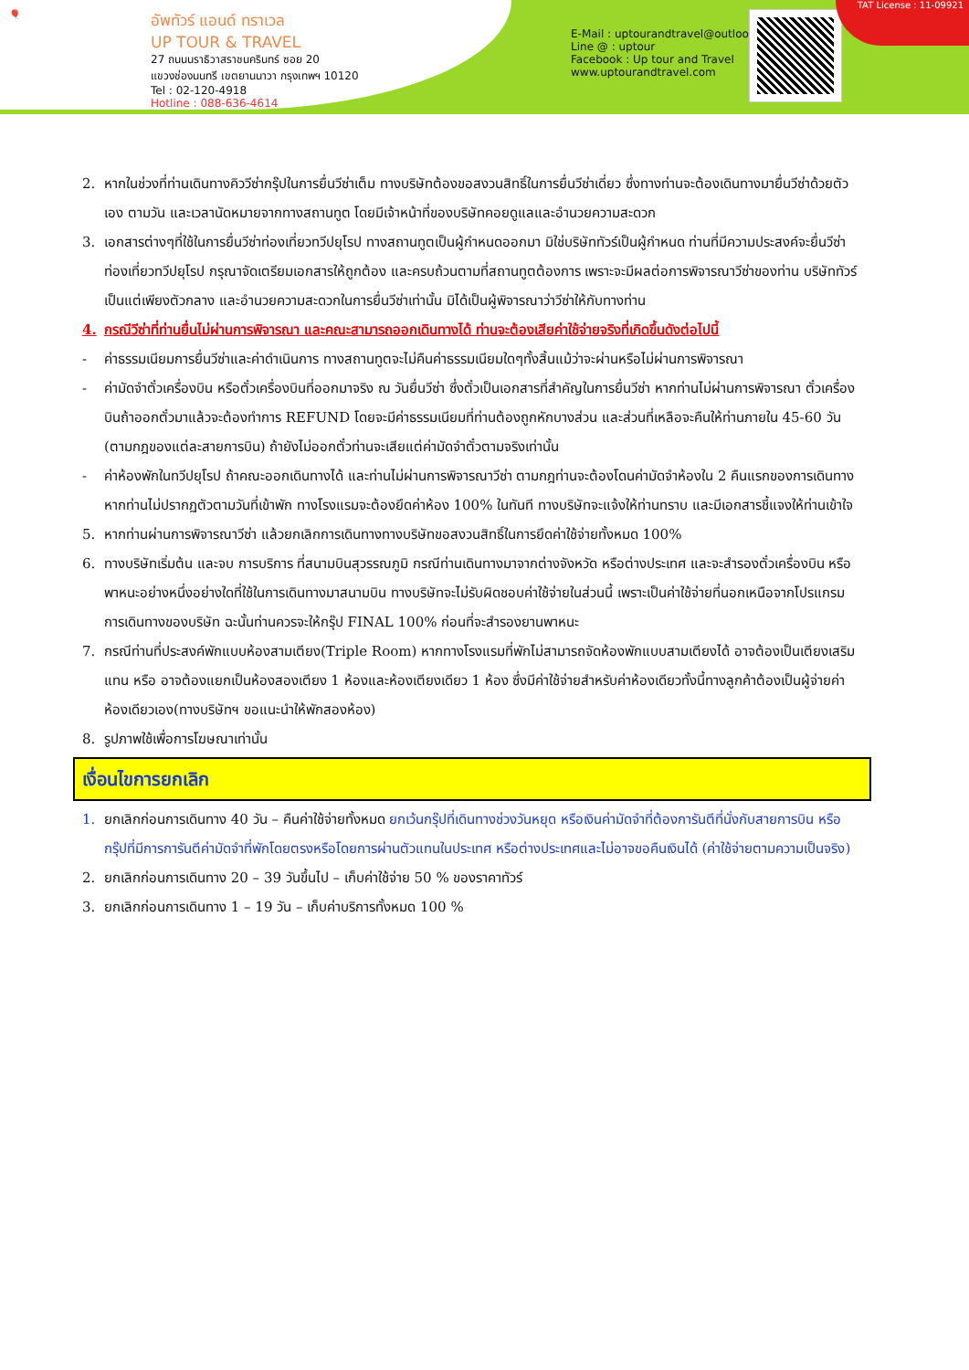🎈
อัพทัวร์ แอนด์ ทราเวล
UP TOUR & TRAVEL
27 ถนนนราธิวาสราชนครินทร์ ซอย 20
แขวงช่องนนทรี เขตยานนาวา กรุงเทพฯ 10120
Tel : 02-120-4918
Hotline : 088-636-4614
E-Mail : uptourandtravel@outlook.com
Line @ : uptour
Facebook : Up tour and Travel
www.uptourandtravel.com
TAT License : 11-09921
2. หากในช่วงที่ท่านเดินทางคิววีซ่ากรุ๊ปในการยื่นวีซ่าเต็ม ทางบริษัทต้องขอสงวนสิทธิ์ในการยื่นวีซ่าเดี่ยว ซึ่งทางท่านจะต้องเดินทางมายื่นวีซ่าด้วยตัวเอง ตามวัน และเวลานัดหมายจากทางสถานทูต โดยมีเจ้าหน้าที่ของบริษัทคอยดูแลและอำนวยความสะดวก
3. เอกสารต่างๆที่ใช้ในการยื่นวีซ่าท่องเที่ยวทวีปยุโรป ทางสถานทูตเป็นผู้กำหนดออกมา มิใช่บริษัททัวร์เป็นผู้กำหนด ท่านที่มีความประสงค์จะยื่นวีซ่าท่องเที่ยวทวีปยุโรป กรุณาจัดเตรียมเอกสารให้ถูกต้อง และครบถ้วนตามที่สถานทูตต้องการ เพราะจะมีผลต่อการพิจารณาวีซ่าของท่าน บริษัททัวร์เป็นแต่เพียงตัวกลาง และอำนวยความสะดวกในการยื่นวีซ่าเท่านั้น มิได้เป็นผู้พิจารณาว่าวีซ่าให้กับทางท่าน
4. กรณีวีซ่าที่ท่านยื่นไม่ผ่านการพิจารณา และคณะสามารถออกเดินทางได้ ท่านจะต้องเสียค่าใช้จ่ายจริงที่เกิดขึ้นดังต่อไปนี้
- ค่าธรรมเนียมการยื่นวีซ่าและค่าดำเนินการ ทางสถานทูตจะไม่คืนค่าธรรมเนียมใดๆทั้งสิ้นแม้ว่าจะผ่านหรือไม่ผ่านการพิจารณา
- ค่ามัดจำตั๋วเครื่องบิน หรือตั๋วเครื่องบินที่ออกมาจริง ณ วันยื่นวีซ่า ซึ่งตั๋วเป็นเอกสารที่สำคัญในการยื่นวีซ่า หากท่านไม่ผ่านการพิจารณา ตั๋วเครื่องบินถ้าออกตั๋วมาแล้วจะต้องทำการ REFUND โดยจะมีค่าธรรมเนียมที่ท่านต้องถูกหักบางส่วน และส่วนที่เหลือจะคืนให้ท่านภายใน 45-60 วัน (ตามกฎของแต่ละสายการบิน) ถ้ายังไม่ออกตั๋วท่านจะเสียแต่ค่ามัดจำตั๋วตามจริงเท่านั้น
- ค่าห้องพักในทวีปยุโรป ถ้าคณะออกเดินทางได้ และท่านไม่ผ่านการพิจารณาวีซ่า ตามกฎท่านจะต้องโดนค่ามัดจำห้องใน 2 คืนแรกของการเดินทางหากท่านไม่ปรากฏตัวตามวันที่เข้าพัก ทางโรงแรมจะต้องยึดค่าห้อง 100% ในทันที ทางบริษัทจะแจ้งให้ท่านทราบ และมีเอกสารชี้แจงให้ท่านเข้าใจ
5. หากท่านผ่านการพิจารณาวีซ่า แล้วยกเลิกการเดินทางทางบริษัทขอสงวนสิทธิ์ในการยึดค่าใช้จ่ายทั้งหมด 100%
6. ทางบริษัทเริ่มต้น และจบ การบริการ ที่สนามบินสุวรรณภูมิ กรณีท่านเดินทางมาจากต่างจังหวัด หรือต่างประเทศ และจะสำรองตั๋วเครื่องบิน หรือพาหนะอย่างหนึ่งอย่างใดที่ใช้ในการเดินทางมาสนามบิน ทางบริษัทจะไม่รับผิดชอบค่าใช้จ่ายในส่วนนี้ เพราะเป็นค่าใช้จ่ายที่นอกเหนือจากโปรแกรมการเดินทางของบริษัท ฉะนั้นท่านควรจะให้กรุ๊ป FINAL 100% ก่อนที่จะสำรองยานพาหนะ
7. กรณีท่านที่ประสงค์พักแบบห้องสามเตียง(Triple Room) หากทางโรงแรมที่พักไม่สามารถจัดห้องพักแบบสามเตียงได้ อาจต้องเป็นเตียงเสริมแทน หรือ อาจต้องแยกเป็นห้องสองเตียง 1 ห้องและห้องเตียงเดียว 1 ห้อง ซึ่งมีค่าใช้จ่ายสำหรับค่าห้องเดียวทั้งนี้ทางลูกค้าต้องเป็นผู้จ่ายค่าห้องเดียวเอง(ทางบริษัทฯ ขอแนะนำให้พักสองห้อง)
8. รูปภาพใช้เพื่อการโฆษณาเท่านั้น
เงื่อนไขการยกเลิก
1. ยกเลิกก่อนการเดินทาง 40 วัน – คืนค่าใช้จ่ายทั้งหมด ยกเว้นกรุ๊ปที่เดินทางช่วงวันหยุด หรือเงินค่ามัดจำที่ต้องการันตีที่นั่งกับสายการบิน หรือ กรุ๊ปที่มีการการันตีค่ามัดจำที่พักโดยตรงหรือโดยการผ่านตัวแทนในประเทศ หรือต่างประเทศและไม่อาจขอคืนเงินได้ (ค่าใช้จ่ายตามความเป็นจริง)
2. ยกเลิกก่อนการเดินทาง 20 – 39 วันขึ้นไป – เก็บค่าใช้จ่าย 50 % ของราคาทัวร์
3. ยกเลิกก่อนการเดินทาง 1 – 19 วัน – เก็บค่าบริการทั้งหมด 100 %